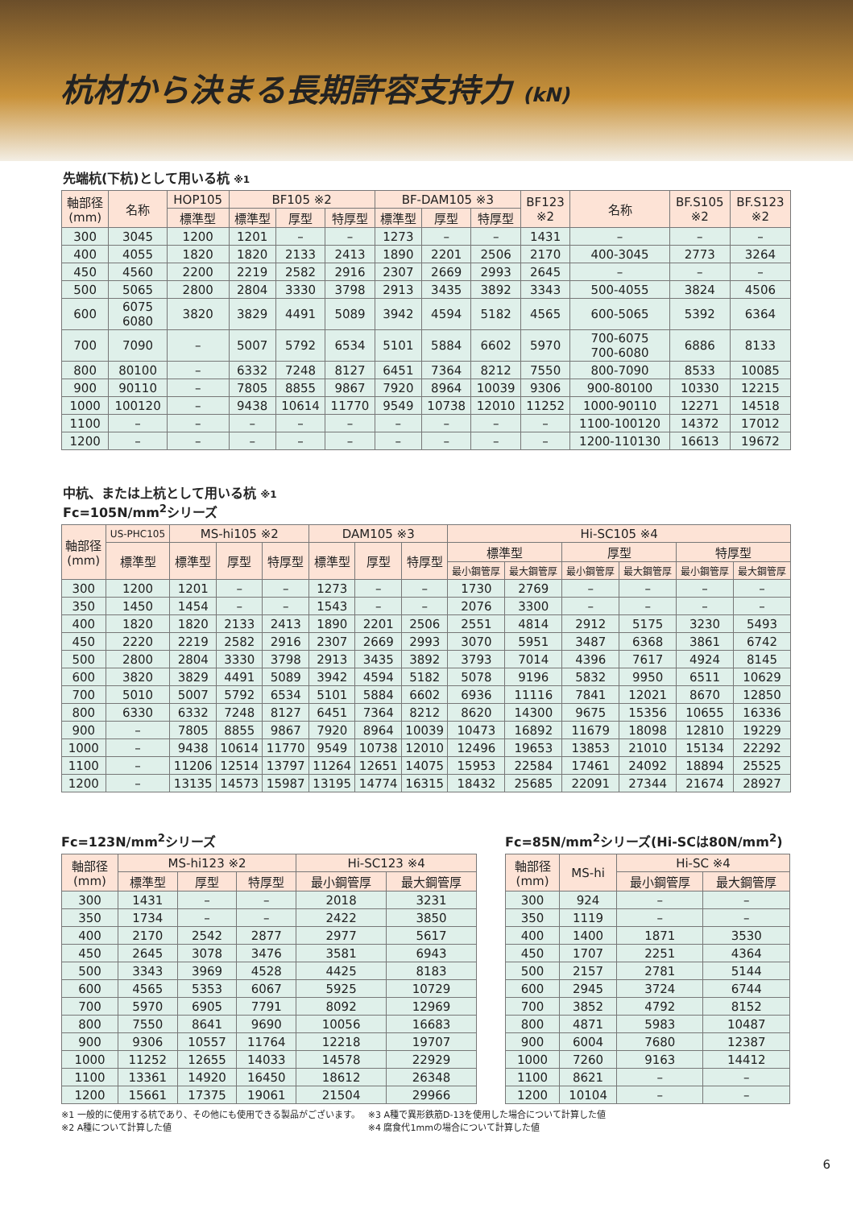杭材から決まる長期許容支持力 (kN)
先端杭(下杭)として用いる杭 ※1
| 軸部径 (mm) | 名称 | HOP105 | BF105 ※2 | | | BF-DAM105 ※3 | | | BF123 ※2 | 名称 | BF.S105 ※2 | BF.S123 ※2 |
| --- | --- | --- | --- | --- | --- | --- | --- | --- | --- | --- | --- | --- |
| | | 標準型 | 標準型 | 厚型 | 特厚型 | 標準型 | 厚型 | 特厚型 | | | | |
| 300 | 3045 | 1200 | 1201 | – | – | 1273 | – | – | 1431 | – | – | – |
| 400 | 4055 | 1820 | 1820 | 2133 | 2413 | 1890 | 2201 | 2506 | 2170 | 400-3045 | 2773 | 3264 |
| 450 | 4560 | 2200 | 2219 | 2582 | 2916 | 2307 | 2669 | 2993 | 2645 | – | – | – |
| 500 | 5065 | 2800 | 2804 | 3330 | 3798 | 2913 | 3435 | 3892 | 3343 | 500-4055 | 3824 | 4506 |
| 600 | 6075 6080 | 3820 | 3829 | 4491 | 5089 | 3942 | 4594 | 5182 | 4565 | 600-5065 | 5392 | 6364 |
| 700 | 7090 | – | 5007 | 5792 | 6534 | 5101 | 5884 | 6602 | 5970 | 700-6075 700-6080 | 6886 | 8133 |
| 800 | 80100 | – | 6332 | 7248 | 8127 | 6451 | 7364 | 8212 | 7550 | 800-7090 | 8533 | 10085 |
| 900 | 90110 | – | 7805 | 8855 | 9867 | 7920 | 8964 | 10039 | 9306 | 900-80100 | 10330 | 12215 |
| 1000 | 100120 | – | 9438 | 10614 | 11770 | 9549 | 10738 | 12010 | 11252 | 1000-90110 | 12271 | 14518 |
| 1100 | – | – | – | – | – | – | – | – | – | 1100-100120 | 14372 | 17012 |
| 1200 | – | – | – | – | – | – | – | – | – | 1200-110130 | 16613 | 19672 |
中杭、または上杭として用いる杭 ※1
Fc=105N/mm<sup>2</sup>シリーズ
| 軸部径 (mm) | US-PHC105 | MS-hi105 ※2 | | | DAM105 ※3 | | | Hi-SC105 ※4 | | | | | |
| --- | --- | --- | --- | --- | --- | --- | --- | --- | --- | --- | --- | --- | --- |
| | 標準型 | 標準型 | 厚型 | 特厚型 | 標準型 | 厚型 | 特厚型 | 標準型 | | 厚型 | | 特厚型 | |
| | | | | | | | | 最小鋼管厚 | 最大鋼管厚 | 最小鋼管厚 | 最大鋼管厚 | 最小鋼管厚 | 最大鋼管厚 |
| 300 | 1200 | 1201 | – | – | 1273 | – | – | 1730 | 2769 | – | – | – | – |
| 350 | 1450 | 1454 | – | – | 1543 | – | – | 2076 | 3300 | – | – | – | – |
| 400 | 1820 | 1820 | 2133 | 2413 | 1890 | 2201 | 2506 | 2551 | 4814 | 2912 | 5175 | 3230 | 5493 |
| 450 | 2220 | 2219 | 2582 | 2916 | 2307 | 2669 | 2993 | 3070 | 5951 | 3487 | 6368 | 3861 | 6742 |
| 500 | 2800 | 2804 | 3330 | 3798 | 2913 | 3435 | 3892 | 3793 | 7014 | 4396 | 7617 | 4924 | 8145 |
| 600 | 3820 | 3829 | 4491 | 5089 | 3942 | 4594 | 5182 | 5078 | 9196 | 5832 | 9950 | 6511 | 10629 |
| 700 | 5010 | 5007 | 5792 | 6534 | 5101 | 5884 | 6602 | 6936 | 11116 | 7841 | 12021 | 8670 | 12850 |
| 800 | 6330 | 6332 | 7248 | 8127 | 6451 | 7364 | 8212 | 8620 | 14300 | 9675 | 15356 | 10655 | 16336 |
| 900 | – | 7805 | 8855 | 9867 | 7920 | 8964 | 10039 | 10473 | 16892 | 11679 | 18098 | 12810 | 19229 |
| 1000 | – | 9438 | 10614 | 11770 | 9549 | 10738 | 12010 | 12496 | 19653 | 13853 | 21010 | 15134 | 22292 |
| 1100 | – | 11206 | 12514 | 13797 | 11264 | 12651 | 14075 | 15953 | 22584 | 17461 | 24092 | 18894 | 25525 |
| 1200 | – | 13135 | 14573 | 15987 | 13195 | 14774 | 16315 | 18432 | 25685 | 22091 | 27344 | 21674 | 28927 |
Fc=123N/mm<sup>2</sup>シリーズ
| 軸部径 (mm) | MS-hi123 ※2 | | | Hi-SC123 ※4 | |
| --- | --- | --- | --- | --- | --- |
| | 標準型 | 厚型 | 特厚型 | 最小鋼管厚 | 最大鋼管厚 |
| 300 | 1431 | – | – | 2018 | 3231 |
| 350 | 1734 | – | – | 2422 | 3850 |
| 400 | 2170 | 2542 | 2877 | 2977 | 5617 |
| 450 | 2645 | 3078 | 3476 | 3581 | 6943 |
| 500 | 3343 | 3969 | 4528 | 4425 | 8183 |
| 600 | 4565 | 5353 | 6067 | 5925 | 10729 |
| 700 | 5970 | 6905 | 7791 | 8092 | 12969 |
| 800 | 7550 | 8641 | 9690 | 10056 | 16683 |
| 900 | 9306 | 10557 | 11764 | 12218 | 19707 |
| 1000 | 11252 | 12655 | 14033 | 14578 | 22929 |
| 1100 | 13361 | 14920 | 16450 | 18612 | 26348 |
| 1200 | 15661 | 17375 | 19061 | 21504 | 29966 |
Fc=85N/mm<sup>2</sup>シリーズ(Hi-SCは80N/mm<sup>2</sup>)
| 軸部径 (mm) | MS-hi | Hi-SC ※4 | |
| --- | --- | --- | --- |
| | | 最小鋼管厚 | 最大鋼管厚 |
| 300 | 924 | – | – |
| 350 | 1119 | – | – |
| 400 | 1400 | 1871 | 3530 |
| 450 | 1707 | 2251 | 4364 |
| 500 | 2157 | 2781 | 5144 |
| 600 | 2945 | 3724 | 6744 |
| 700 | 3852 | 4792 | 8152 |
| 800 | 4871 | 5983 | 10487 |
| 900 | 6004 | 7680 | 12387 |
| 1000 | 7260 | 9163 | 14412 |
| 1100 | 8621 | – | – |
| 1200 | 10104 | – | – |
※1 一般的に使用する杭であり、その他にも使用できる製品がございます。
※2 A種について計算した値
※3 A種で異形鉄筋D-13を使用した場合について計算した値
※4 腐食代1mmの場合について計算した値
6